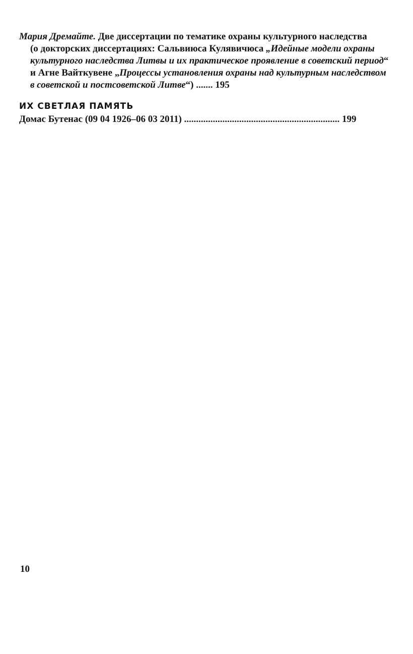Мария Дремайте. Две диссертации по тематике охраны культурного наследства
(о докторских диссертациях: Сальвиюса Кулявичюса „Идейные модели охраны культурного наследства Литвы и их практическое проявление в советский период“ и Агне Вайткувене „Процессы установления охраны над культурным наследством в советской и постсоветской Литве“) ....... 195
ИХ СВЕТЛАЯ ПАМЯТЬ
Домас Бутенас (09 04 1926–06 03 2011) ................................................................. 199
10